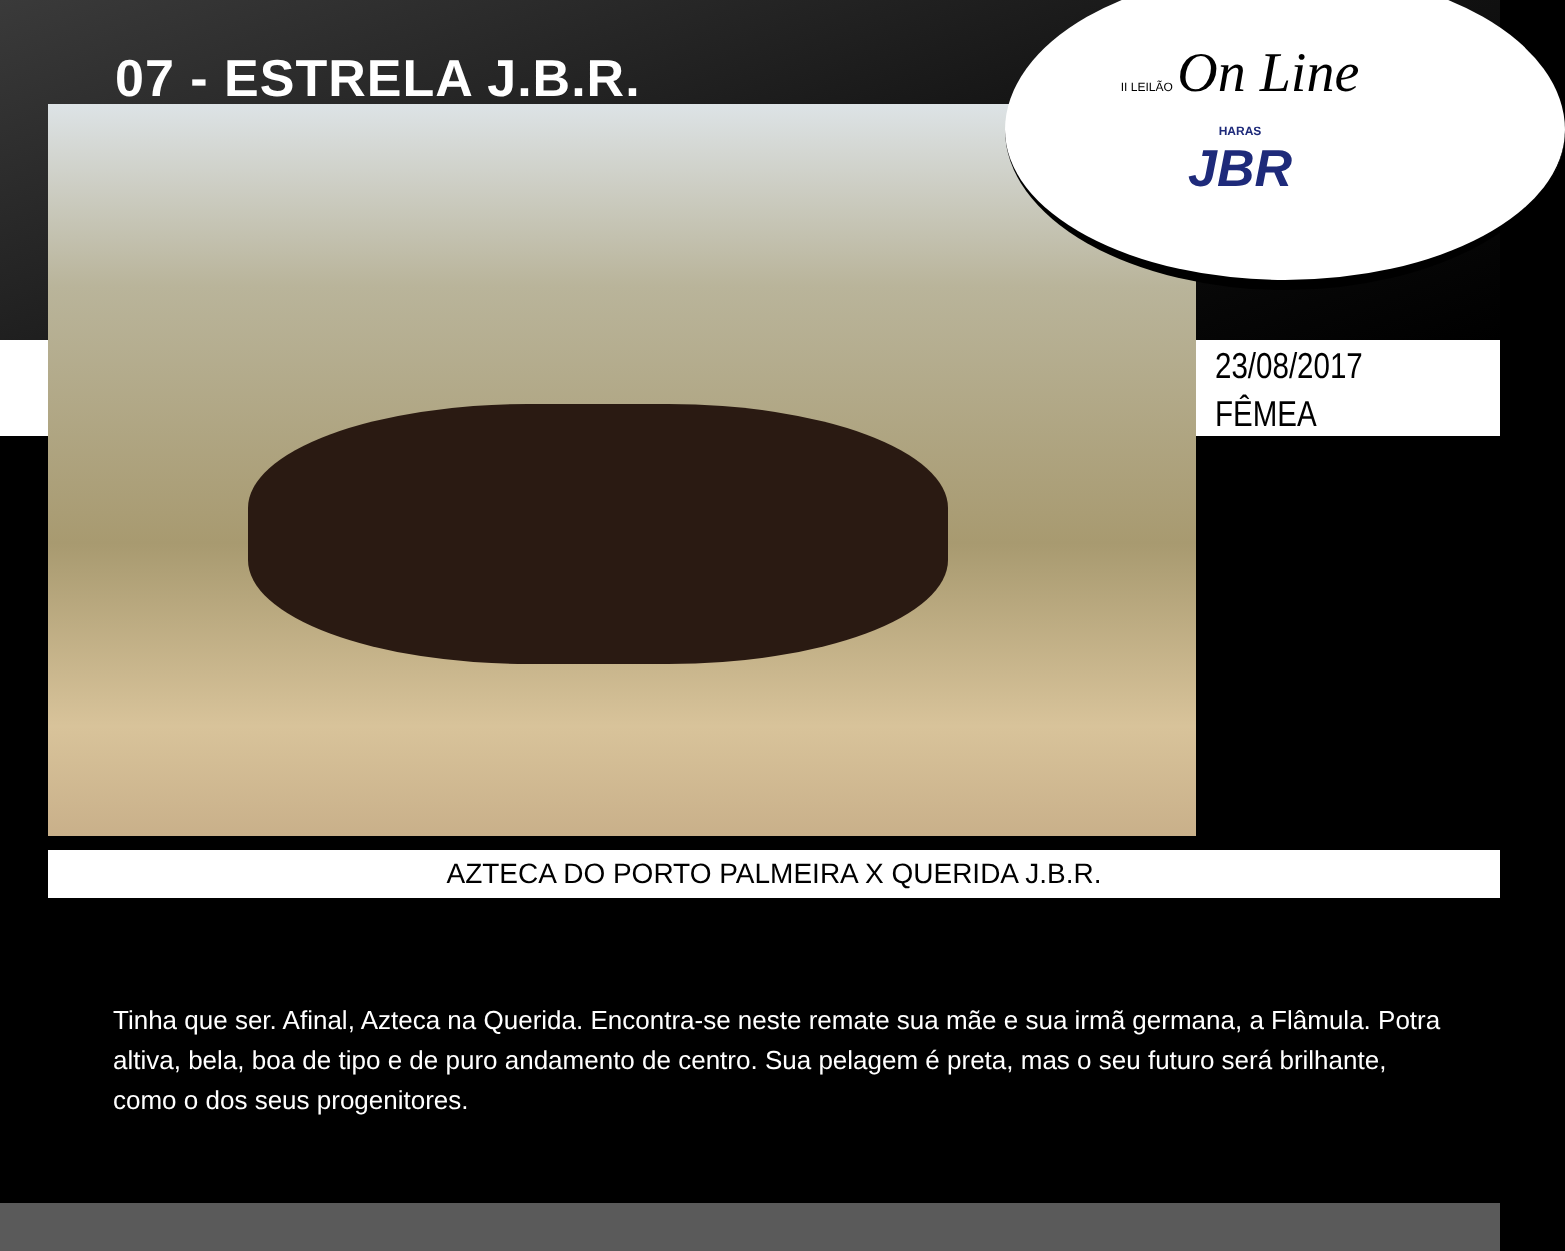07 - ESTRELA J.B.R.
II LEILÃO On Line
HARAS
JBR
23/08/2017
FÊMEA
AZTECA DO PORTO PALMEIRA X QUERIDA J.B.R.
Tinha que ser. Afinal, Azteca na Querida. Encontra-se neste remate sua mãe e sua irmã germana, a Flâmula. Potra altiva, bela, boa de tipo e de puro andamento de centro. Sua pelagem é preta, mas o seu futuro será brilhante, como o dos seus progenitores.